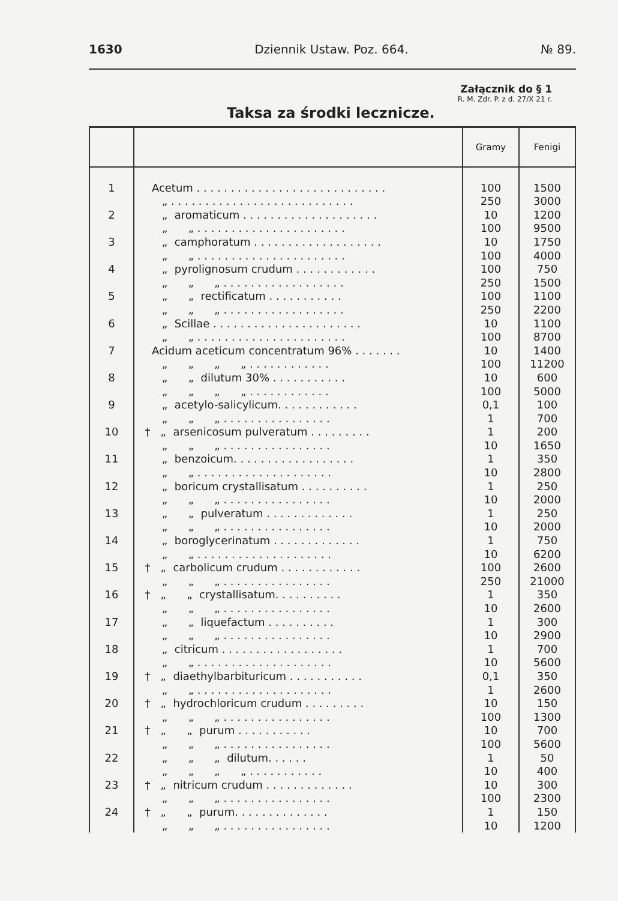1630 Dziennik Ustaw. Poz. 664. № 89.
Załącznik do § 1
R. M. Zdr. P. z d. 27/X 21 r.
Taksa za środki lecznicze.
| | | Gramy | Fenigi |
| --- | --- | --- | --- |
| 1 2 3 4 5 6 7 8 9 10 11 12 13 14 15 16 17 18 19 20 21 22 23 24 | Acetum . . . . . . . . . . . . . . . . . . . . . . . . . . . . „ . . . . . . . . . . . . . . . . . . . . . . . . . . . „ aromaticum . . . . . . . . . . . . . . . . . . . . „ „ . . . . . . . . . . . . . . . . . . . . . . „ camphoratum . . . . . . . . . . . . . . . . . . . „ „ . . . . . . . . . . . . . . . . . . . . . . „ pyrolignosum crudum . . . . . . . . . . . . „ „ „ . . . . . . . . . . . . . . . . . . „ „ rectificatum . . . . . . . . . . . „ „ „ . . . . . . . . . . . . . . . . . . „ Scillae . . . . . . . . . . . . . . . . . . . . . . „ „ . . . . . . . . . . . . . . . . . . . . . . Acidum aceticum concentratum 96% . . . . . . . „ „ „ „ . . . . . . . . . . . . „ „ dilutum 30% . . . . . . . . . . . „ „ „ „ . . . . . . . . . . . . „ acetylo-salicylicum. . . . . . . . . . . . „ „ „ . . . . . . . . . . . . . . . . † „ arsenicosum pulveratum . . . . . . . . . „ „ „ . . . . . . . . . . . . . . . . „ benzoicum. . . . . . . . . . . . . . . . . . „ „ . . . . . . . . . . . . . . . . . . . . „ boricum crystallisatum . . . . . . . . . . „ „ „ . . . . . . . . . . . . . . . . „ „ pulveratum . . . . . . . . . . . . . „ „ „ . . . . . . . . . . . . . . . . „ boroglycerinatum . . . . . . . . . . . . . „ „ . . . . . . . . . . . . . . . . . . . . † „ carbolicum crudum . . . . . . . . . . . . „ „ „ . . . . . . . . . . . . . . . . † „ „ crystallisatum. . . . . . . . . . „ „ „ . . . . . . . . . . . . . . . . „ „ liquefactum . . . . . . . . . . „ „ „ . . . . . . . . . . . . . . . . „ citricum . . . . . . . . . . . . . . . . . . „ „ . . . . . . . . . . . . . . . . . . . . † „ diaethylbarbituricum . . . . . . . . . . . „ „ . . . . . . . . . . . . . . . . . . . . † „ hydrochloricum crudum . . . . . . . . . „ „ „ . . . . . . . . . . . . . . . . † „ „ purum . . . . . . . . . . . „ „ „ . . . . . . . . . . . . . . . . „ „ „ dilutum. . . . . . „ „ „ „ . . . . . . . . . . . † „ nitricum crudum . . . . . . . . . . . . . „ „ „ . . . . . . . . . . . . . . . . † „ „ purum. . . . . . . . . . . . . . „ „ „ . . . . . . . . . . . . . . . . | 100 250 10 100 10 100 100 250 100 250 10 100 10 100 10 100 0,1 1 1 10 1 10 1 10 1 10 1 10 100 250 1 10 1 10 1 10 0,1 1 10 100 10 100 1 10 10 100 1 10 | 1500 3000 1200 9500 1750 4000 750 1500 1100 2200 1100 8700 1400 11200 600 5000 100 700 200 1650 350 2800 250 2000 250 2000 750 6200 2600 21000 350 2600 300 2900 700 5600 350 2600 150 1300 700 5600 50 400 300 2300 150 1200 |